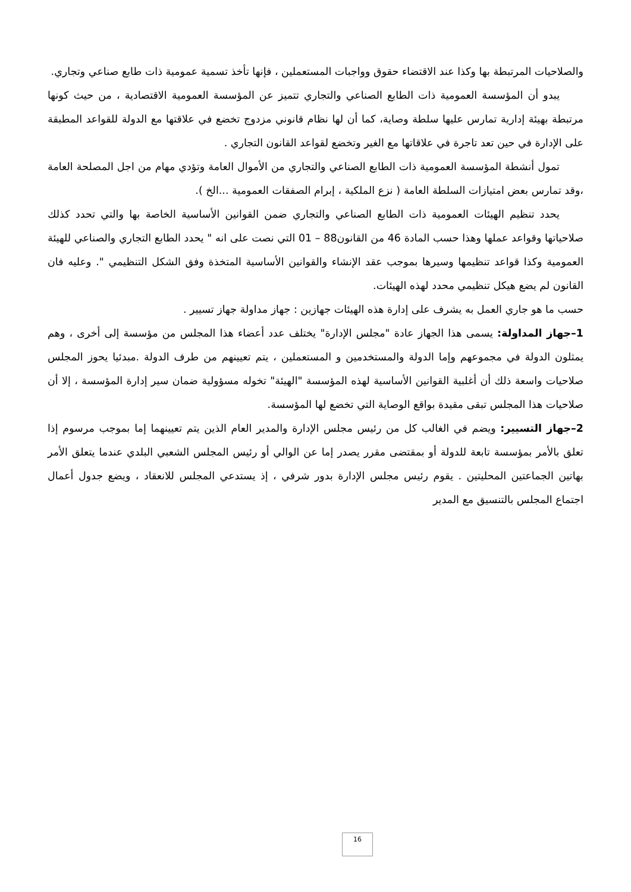والصلاحيات المرتبطة بها وكذا عند الاقتضاء حقوق وواجبات المستعملين ، فإنها تأخذ تسمية عمومية ذات طابع صناعي وتجاري.
يبدو أن المؤسسة العمومية ذات الطابع الصناعي والتجاري تتميز عن المؤسسة العمومية الاقتصادية ، من حيث كونها مرتبطة بهيئة إدارية تمارس عليها سلطة وصاية، كما أن لها نظام قانوني مزدوج تخضع في علاقتها مع الدولة للقواعد المطبقة على الإدارة في حين تعد تاجرة في علاقاتها مع الغير وتخضع لقواعد القانون التجاري .
تمول أنشطة المؤسسة العمومية ذات الطابع الصناعي والتجاري من الأموال العامة وتؤدي مهام من اجل المصلحة العامة ،وقد تمارس بعض امتيازات السلطة العامة ( نزع الملكية ، إبرام الصفقات العمومية ...الخ ).
يحدد تنظيم الهيئات العمومية ذات الطابع الصناعي والتجاري ضمن القوانين الأساسية الخاصة بها والتي تحدد كذلك صلاحياتها وقواعد عملها وهذا حسب المادة 46 من القانون88 – 01 التي نصت على انه " يحدد الطابع التجاري والصناعي للهيئة العمومية وكذا قواعد تنظيمها وسيرها بموجب عقد الإنشاء والقوانين الأساسية المتخذة وفق الشكل التنظيمي ". وعليه فان القانون لم يضع هيكل تنظيمي محدد لهذه الهيئات.
حسب ما هو جاري العمل به يشرف على إدارة هذه الهيئات جهازين : جهاز مداولة جهاز تسيير .
1–جهاز المداولة: يسمى هذا الجهاز عادة "مجلس الإدارة" يختلف عدد أعضاء هذا المجلس من مؤسسة إلى أخرى ، وهم يمثلون الدولة في مجموعهم وإما الدولة والمستخدمين و المستعملين ، يتم تعيينهم من طرف الدولة .مبدئيا يحوز المجلس صلاحيات واسعة ذلك أن أغلبية القوانين الأساسية لهذه المؤسسة "الهيئة" تخوله مسؤولية ضمان سير إدارة المؤسسة ، إلا أن صلاحيات هذا المجلس تبقى مقيدة بواقع الوصاية التي تخضع لها المؤسسة.
2–جهاز التسيير: ويضم في الغالب كل من رئيس مجلس الإدارة والمدير العام الذين يتم تعيينهما إما بموجب مرسوم إذا تعلق بالأمر بمؤسسة تابعة للدولة أو بمقتضى مقرر يصدر إما عن الوالي أو رئيس المجلس الشعبي البلدي عندما يتعلق الأمر بهاتين الجماعتين المحليتين . يقوم رئيس مجلس الإدارة بدور شرفي ، إذ يستدعي المجلس للانعقاد ، ويضع جدول أعمال اجتماع المجلس بالتنسيق مع المدير
16